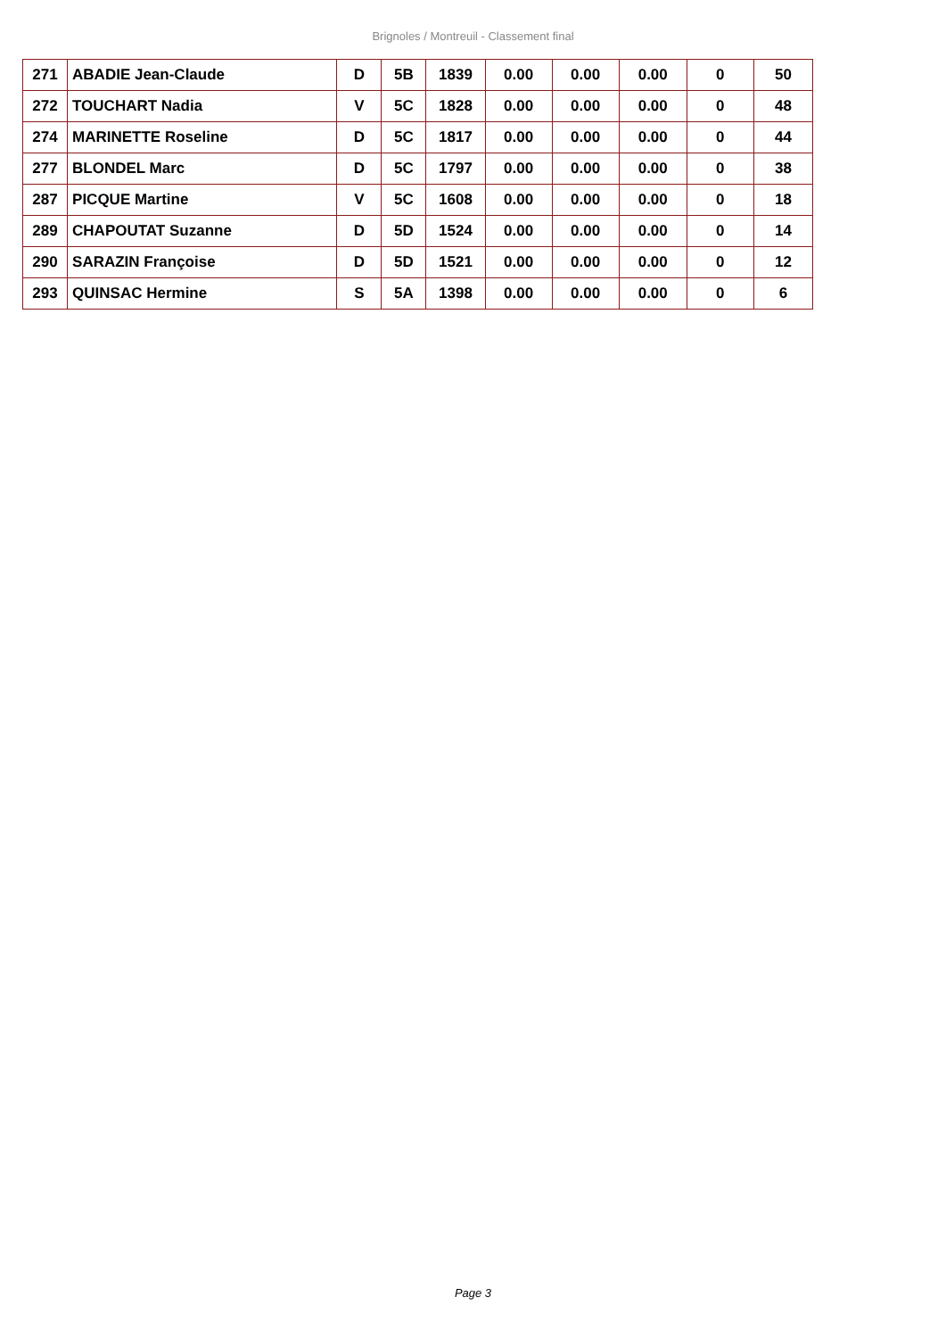Brignoles / Montreuil - Classement final
| 271 | ABADIE Jean-Claude | D | 5B | 1839 | 0.00 | 0.00 | 0.00 | 0 | 50 |
| 272 | TOUCHART Nadia | V | 5C | 1828 | 0.00 | 0.00 | 0.00 | 0 | 48 |
| 274 | MARINETTE Roseline | D | 5C | 1817 | 0.00 | 0.00 | 0.00 | 0 | 44 |
| 277 | BLONDEL Marc | D | 5C | 1797 | 0.00 | 0.00 | 0.00 | 0 | 38 |
| 287 | PICQUE Martine | V | 5C | 1608 | 0.00 | 0.00 | 0.00 | 0 | 18 |
| 289 | CHAPOUTAT Suzanne | D | 5D | 1524 | 0.00 | 0.00 | 0.00 | 0 | 14 |
| 290 | SARAZIN Françoise | D | 5D | 1521 | 0.00 | 0.00 | 0.00 | 0 | 12 |
| 293 | QUINSAC Hermine | S | 5A | 1398 | 0.00 | 0.00 | 0.00 | 0 | 6 |
Page 3